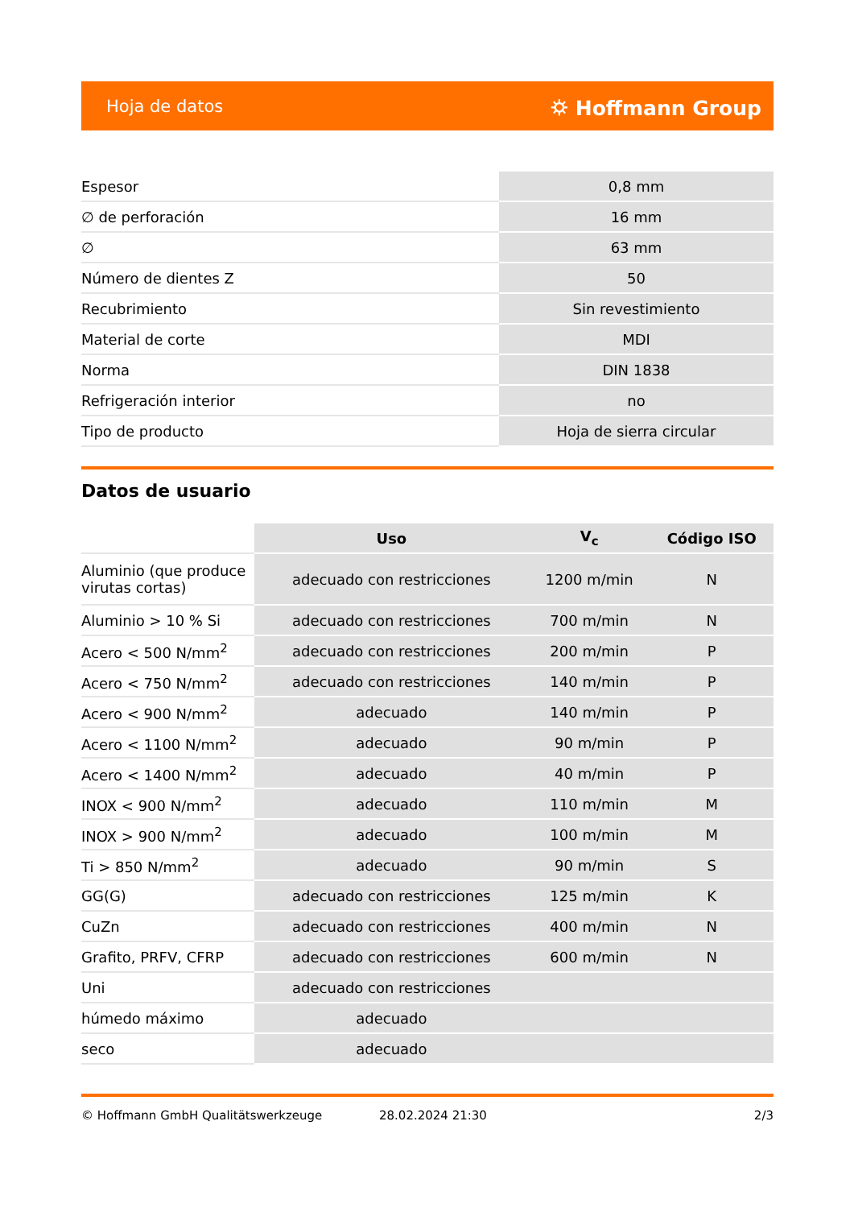Hoja de datos ⛭ Hoffmann Group
| Espesor | 0,8 mm |
| ∅ de perforación | 16 mm |
| ∅ | 63 mm |
| Número de dientes Z | 50 |
| Recubrimiento | Sin revestimiento |
| Material de corte | MDI |
| Norma | DIN 1838 |
| Refrigeración interior | no |
| Tipo de producto | Hoja de sierra circular |
Datos de usuario
| | Uso | V<sub>c</sub> | Código ISO |
| --- | --- | --- | --- |
| Aluminio (que produce virutas cortas) | adecuado con restricciones | 1200 m/min | N |
| Aluminio > 10 % Si | adecuado con restricciones | 700 m/min | N |
| Acero < 500 N/mm<sup>2</sup> | adecuado con restricciones | 200 m/min | P |
| Acero < 750 N/mm<sup>2</sup> | adecuado con restricciones | 140 m/min | P |
| Acero < 900 N/mm<sup>2</sup> | adecuado | 140 m/min | P |
| Acero < 1100 N/mm<sup>2</sup> | adecuado | 90 m/min | P |
| Acero < 1400 N/mm<sup>2</sup> | adecuado | 40 m/min | P |
| INOX < 900 N/mm<sup>2</sup> | adecuado | 110 m/min | M |
| INOX > 900 N/mm<sup>2</sup> | adecuado | 100 m/min | M |
| Ti > 850 N/mm<sup>2</sup> | adecuado | 90 m/min | S |
| GG(G) | adecuado con restricciones | 125 m/min | K |
| CuZn | adecuado con restricciones | 400 m/min | N |
| Grafito, PRFV, CFRP | adecuado con restricciones | 600 m/min | N |
| Uni | adecuado con restricciones | | |
| húmedo máximo | adecuado | | |
| seco | adecuado | | |
© Hoffmann GmbH Qualitätswerkzeuge 28.02.2024 21:30 2/3